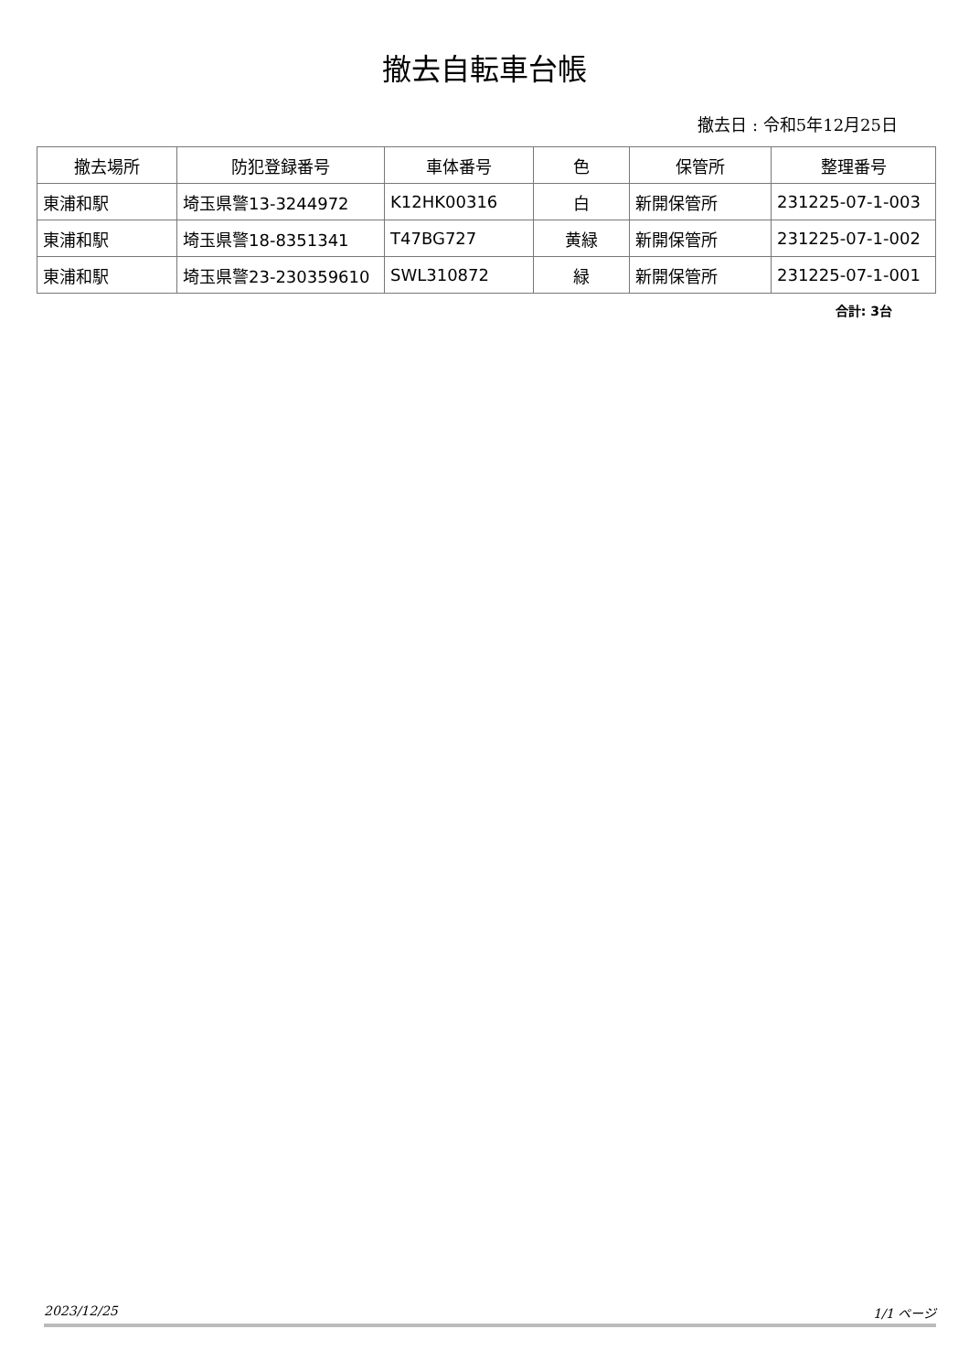撤去自転車台帳
撤去日 : 令和5年12月25日
| 撤去場所 | 防犯登録番号 | 車体番号 | 色 | 保管所 | 整理番号 |
| --- | --- | --- | --- | --- | --- |
| 東浦和駅 | 埼玉県警13-3244972 | K12HK00316 | 白 | 新開保管所 | 231225-07-1-003 |
| 東浦和駅 | 埼玉県警18-8351341 | T47BG727 | 黄緑 | 新開保管所 | 231225-07-1-002 |
| 東浦和駅 | 埼玉県警23-230359610 | SWL310872 | 緑 | 新開保管所 | 231225-07-1-001 |
合計: 3台
2023/12/25 1/1 ページ